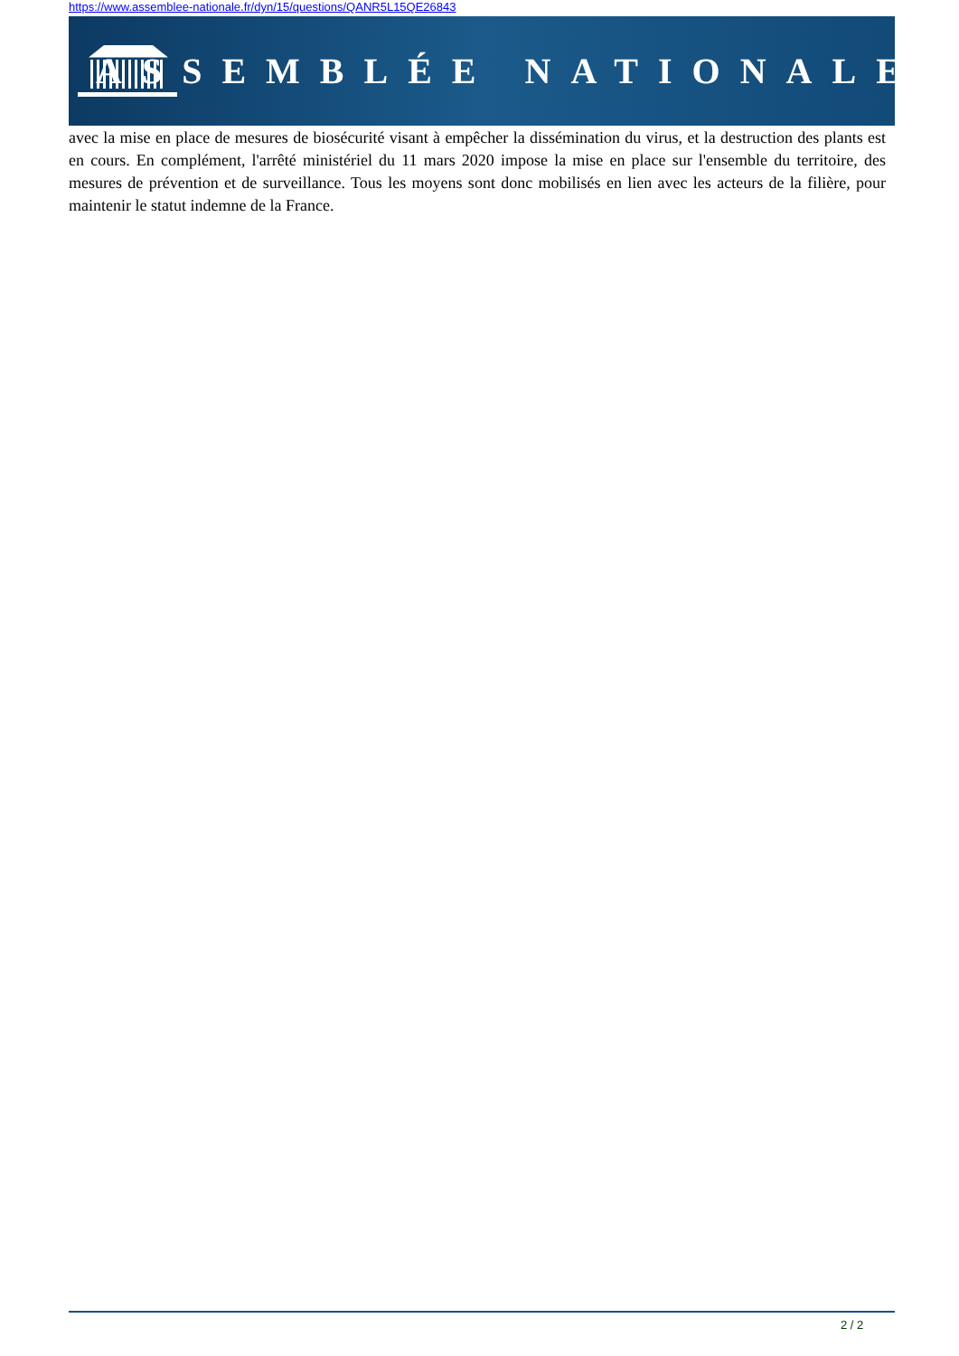https://www.assemblee-nationale.fr/dyn/15/questions/QANR5L15QE26843
ASSEMBLÉE NATIONALE
avec la mise en place de mesures de biosécurité visant à empêcher la dissémination du virus, et la destruction des plants est en cours. En complément, l'arrêté ministériel du 11 mars 2020 impose la mise en place sur l'ensemble du territoire, des mesures de prévention et de surveillance. Tous les moyens sont donc mobilisés en lien avec les acteurs de la filière, pour maintenir le statut indemne de la France.
2 / 2